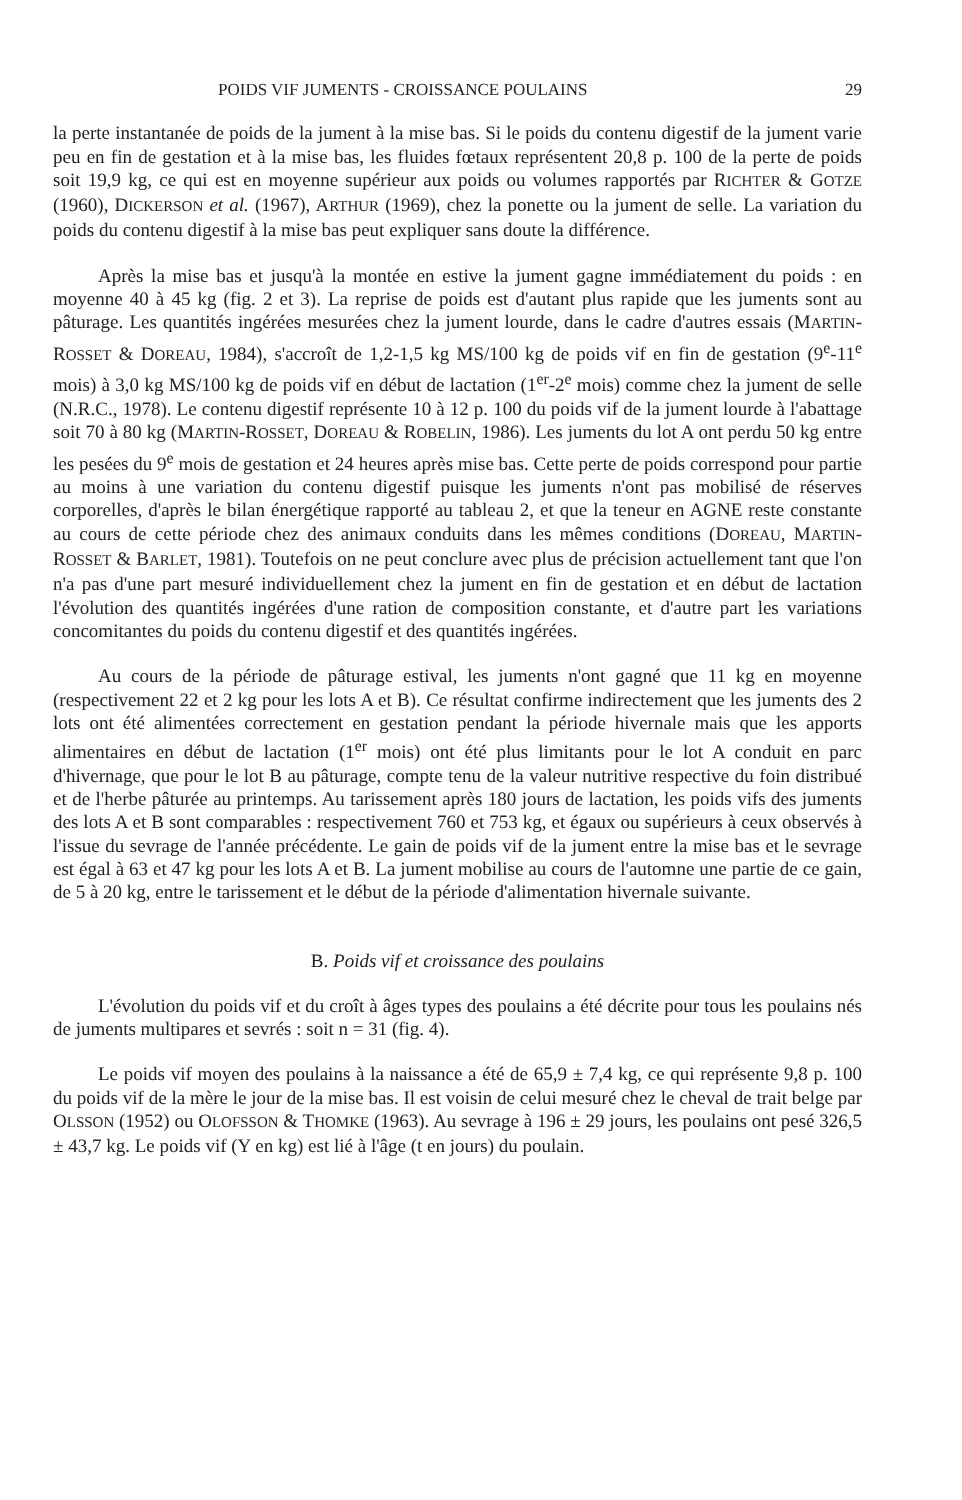POIDS VIF JUMENTS - CROISSANCE POULAINS 29
la perte instantanée de poids de la jument à la mise bas. Si le poids du contenu digestif de la jument varie peu en fin de gestation et à la mise bas, les fluides fœtaux représentent 20,8 p. 100 de la perte de poids soit 19,9 kg, ce qui est en moyenne supérieur aux poids ou volumes rapportés par RICHTER & GOTZE (1960), DICKERSON et al. (1967), ARTHUR (1969), chez la ponette ou la jument de selle. La variation du poids du contenu digestif à la mise bas peut expliquer sans doute la différence.
Après la mise bas et jusqu'à la montée en estive la jument gagne immédiatement du poids : en moyenne 40 à 45 kg (fig. 2 et 3). La reprise de poids est d'autant plus rapide que les juments sont au pâturage. Les quantités ingérées mesurées chez la jument lourde, dans le cadre d'autres essais (MARTIN-ROSSET & DOREAU, 1984), s'accroît de 1,2-1,5 kg MS/100 kg de poids vif en fin de gestation (9<sup>e</sup>-11<sup>e</sup> mois) à 3,0 kg MS/100 kg de poids vif en début de lactation (1<sup>er</sup>-2<sup>e</sup> mois) comme chez la jument de selle (N.R.C., 1978). Le contenu digestif représente 10 à 12 p. 100 du poids vif de la jument lourde à l'abattage soit 70 à 80 kg (MARTIN-ROSSET, DOREAU & ROBELIN, 1986). Les juments du lot A ont perdu 50 kg entre les pesées du 9<sup>e</sup> mois de gestation et 24 heures après mise bas. Cette perte de poids correspond pour partie au moins à une variation du contenu digestif puisque les juments n'ont pas mobilisé de réserves corporelles, d'après le bilan énergétique rapporté au tableau 2, et que la teneur en AGNE reste constante au cours de cette période chez des animaux conduits dans les mêmes conditions (DOREAU, MARTIN-ROSSET & BARLET, 1981). Toutefois on ne peut conclure avec plus de précision actuellement tant que l'on n'a pas d'une part mesuré individuellement chez la jument en fin de gestation et en début de lactation l'évolution des quantités ingérées d'une ration de composition constante, et d'autre part les variations concomitantes du poids du contenu digestif et des quantités ingérées.
Au cours de la période de pâturage estival, les juments n'ont gagné que 11 kg en moyenne (respectivement 22 et 2 kg pour les lots A et B). Ce résultat confirme indirectement que les juments des 2 lots ont été alimentées correctement en gestation pendant la période hivernale mais que les apports alimentaires en début de lactation (1<sup>er</sup> mois) ont été plus limitants pour le lot A conduit en parc d'hivernage, que pour le lot B au pâturage, compte tenu de la valeur nutritive respective du foin distribué et de l'herbe pâturée au printemps. Au tarissement après 180 jours de lactation, les poids vifs des juments des lots A et B sont comparables : respectivement 760 et 753 kg, et égaux ou supérieurs à ceux observés à l'issue du sevrage de l'année précédente. Le gain de poids vif de la jument entre la mise bas et le sevrage est égal à 63 et 47 kg pour les lots A et B. La jument mobilise au cours de l'automne une partie de ce gain, de 5 à 20 kg, entre le tarissement et le début de la période d'alimentation hivernale suivante.
B. Poids vif et croissance des poulains
L'évolution du poids vif et du croît à âges types des poulains a été décrite pour tous les poulains nés de juments multipares et sevrés : soit n = 31 (fig. 4).
Le poids vif moyen des poulains à la naissance a été de 65,9 ± 7,4 kg, ce qui représente 9,8 p. 100 du poids vif de la mère le jour de la mise bas. Il est voisin de celui mesuré chez le cheval de trait belge par OLSSON (1952) ou OLOFSSON & THOMKE (1963). Au sevrage à 196 ± 29 jours, les poulains ont pesé 326,5 ± 43,7 kg. Le poids vif (Y en kg) est lié à l'âge (t en jours) du poulain.